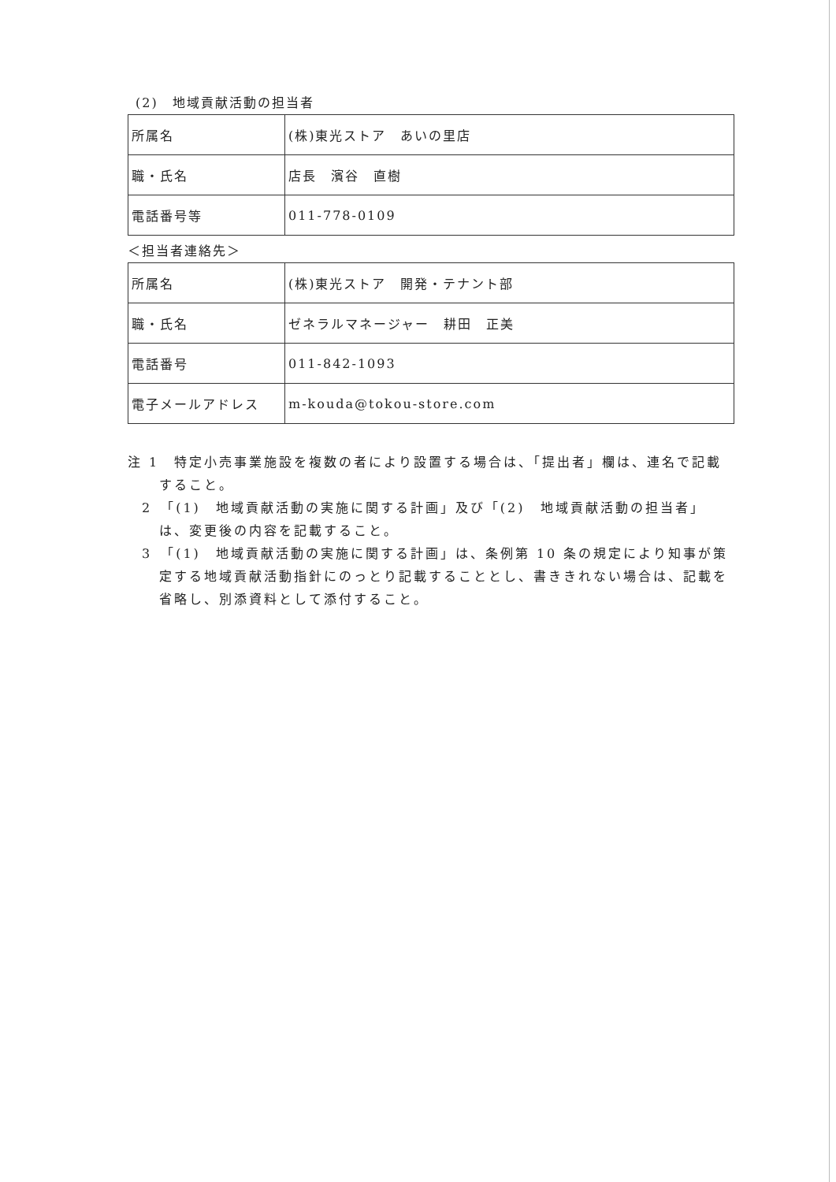(2)　地域貢献活動の担当者
| 所属名 | (株)東光ストア あいの里店 |
| 職・氏名 | 店長 濱谷 直樹 |
| 電話番号等 | 011-778-0109 |
＜担当者連絡先＞
| 所属名 | (株)東光ストア 開発・テナント部 |
| 職・氏名 | ゼネラルマネージャー 耕田 正美 |
| 電話番号 | 011-842-1093 |
| 電子メールアドレス | m-kouda@tokou-store.com |
注 1　特定小売事業施設を複数の者により設置する場合は、「提出者」欄は、連名で記載すること。
2　「(1)　地域貢献活動の実施に関する計画」及び「(2)　地域貢献活動の担当者」は、変更後の内容を記載すること。
3　「(1)　地域貢献活動の実施に関する計画」は、条例第 10 条の規定により知事が策定する地域貢献活動指針にのっとり記載することとし、書ききれない場合は、記載を省略し、別添資料として添付すること。